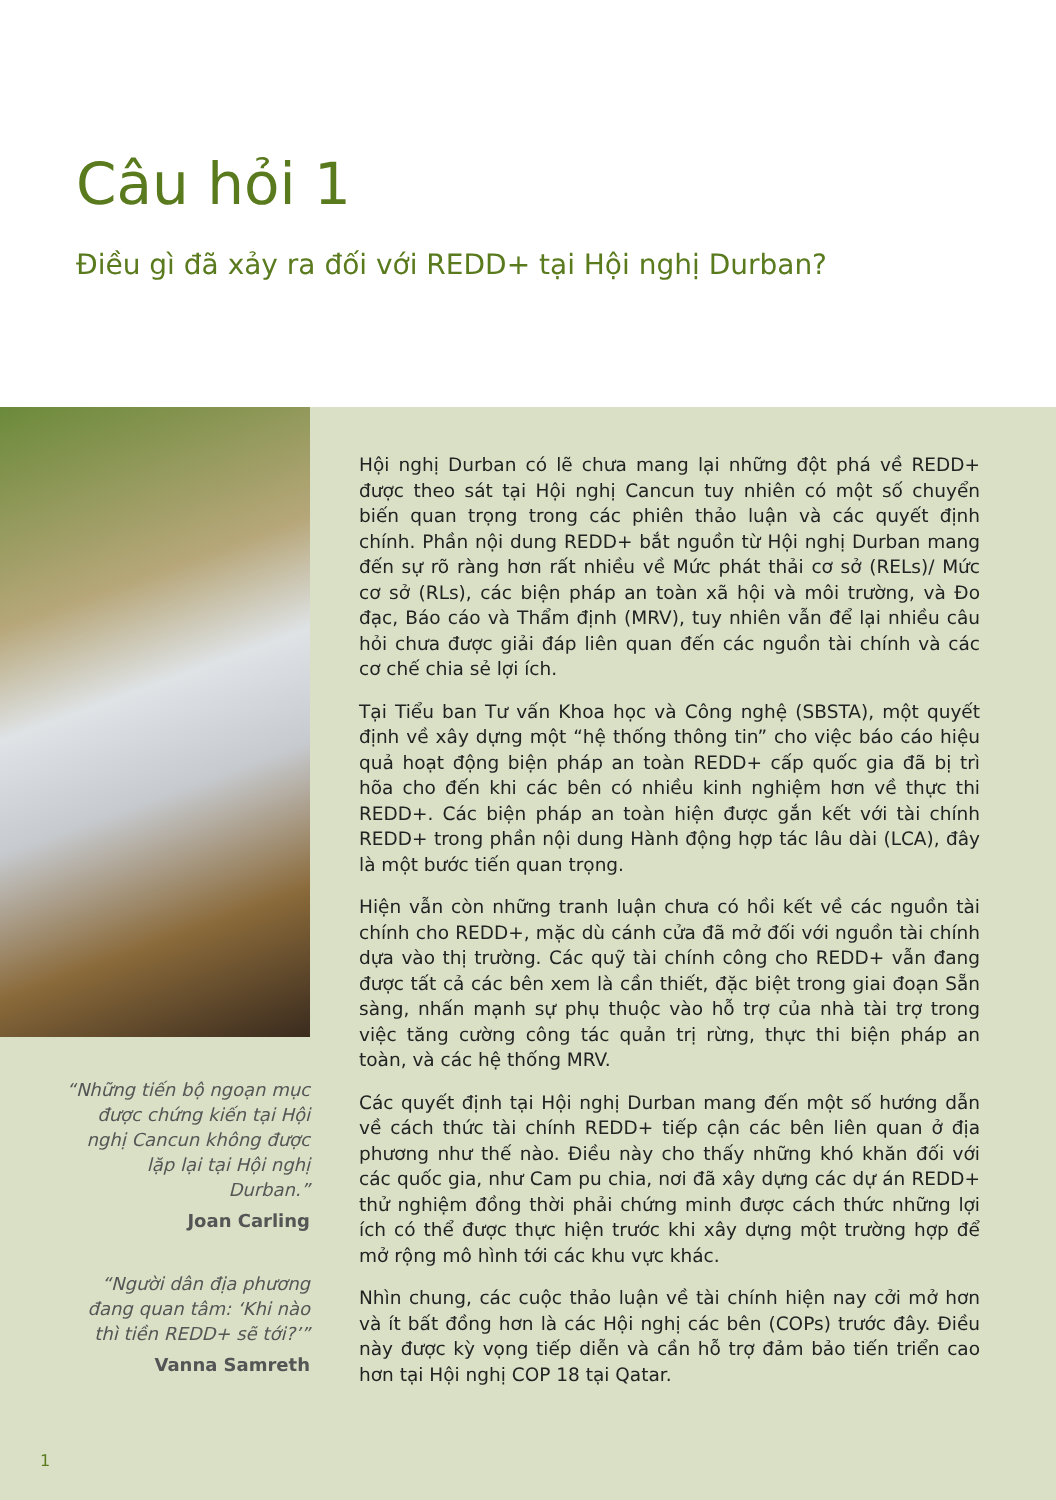Câu hỏi 1
Điều gì đã xảy ra đối với REDD+ tại Hội nghị Durban?
“Những tiến bộ ngoạn mục được chứng kiến tại Hội nghị Cancun không được lặp lại tại Hội nghị Durban.”
Joan Carling
“Người dân địa phương đang quan tâm: ‘Khi nào thì tiền REDD+ sẽ tới?’”
Vanna Samreth
Hội nghị Durban có lẽ chưa mang lại những đột phá về REDD+ được theo sát tại Hội nghị Cancun tuy nhiên có một số chuyển biến quan trọng trong các phiên thảo luận và các quyết định chính. Phần nội dung REDD+ bắt nguồn từ Hội nghị Durban mang đến sự rõ ràng hơn rất nhiều về Mức phát thải cơ sở (RELs)/ Mức cơ sở (RLs), các biện pháp an toàn xã hội và môi trường, và Đo đạc, Báo cáo và Thẩm định (MRV), tuy nhiên vẫn để lại nhiều câu hỏi chưa được giải đáp liên quan đến các nguồn tài chính và các cơ chế chia sẻ lợi ích.
Tại Tiểu ban Tư vấn Khoa học và Công nghệ (SBSTA), một quyết định về xây dựng một “hệ thống thông tin” cho việc báo cáo hiệu quả hoạt động biện pháp an toàn REDD+ cấp quốc gia đã bị trì hõa cho đến khi các bên có nhiều kinh nghiệm hơn về thực thi REDD+. Các biện pháp an toàn hiện được gắn kết với tài chính REDD+ trong phần nội dung Hành động hợp tác lâu dài (LCA), đây là một bước tiến quan trọng.
Hiện vẫn còn những tranh luận chưa có hồi kết về các nguồn tài chính cho REDD+, mặc dù cánh cửa đã mở đối với nguồn tài chính dựa vào thị trường. Các quỹ tài chính công cho REDD+ vẫn đang được tất cả các bên xem là cần thiết, đặc biệt trong giai đoạn Sẵn sàng, nhấn mạnh sự phụ thuộc vào hỗ trợ của nhà tài trợ trong việc tăng cường công tác quản trị rừng, thực thi biện pháp an toàn, và các hệ thống MRV.
Các quyết định tại Hội nghị Durban mang đến một số hướng dẫn về cách thức tài chính REDD+ tiếp cận các bên liên quan ở địa phương như thế nào. Điều này cho thấy những khó khăn đối với các quốc gia, như Cam pu chia, nơi đã xây dựng các dự án REDD+ thử nghiệm đồng thời phải chứng minh được cách thức những lợi ích có thể được thực hiện trước khi xây dựng một trường hợp để mở rộng mô hình tới các khu vực khác.
Nhìn chung, các cuộc thảo luận về tài chính hiện nay cởi mở hơn và ít bất đồng hơn là các Hội nghị các bên (COPs) trước đây. Điều này được kỳ vọng tiếp diễn và cần hỗ trợ đảm bảo tiến triển cao hơn tại Hội nghị COP 18 tại Qatar.
1